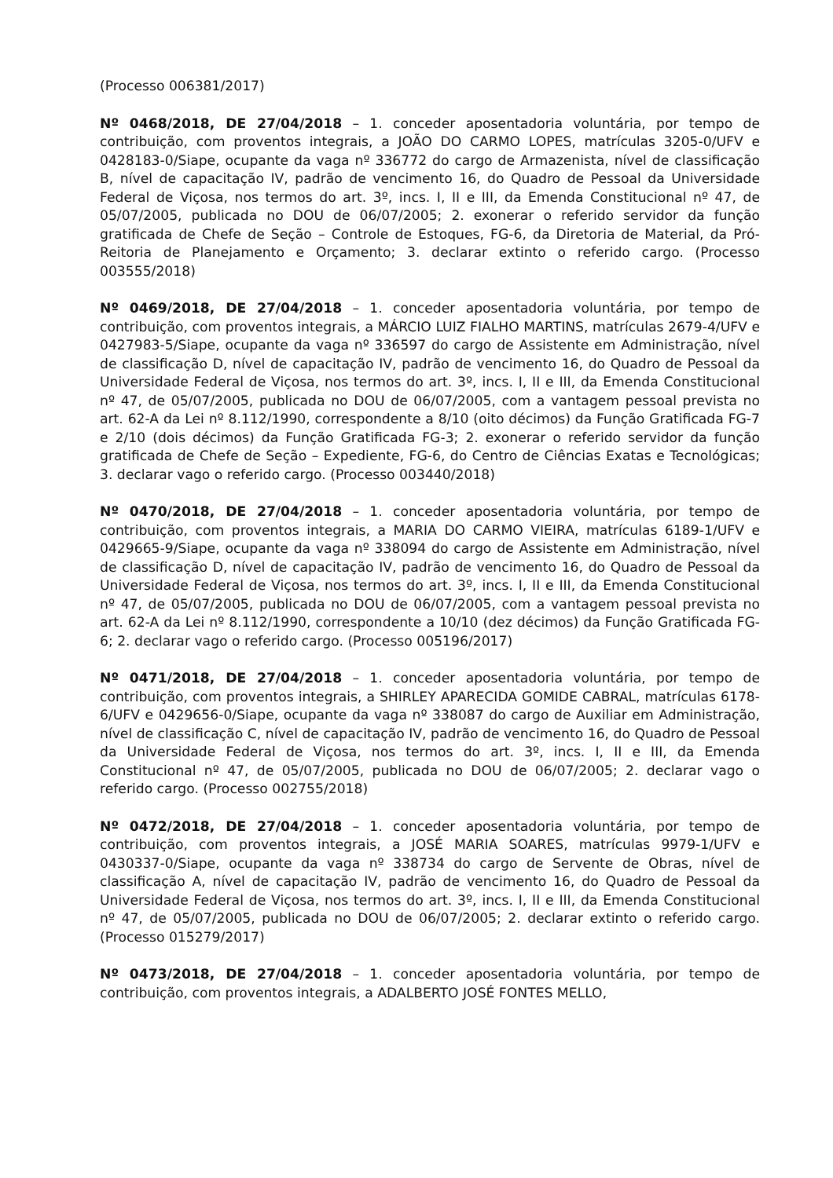(Processo 006381/2017)
Nº 0468/2018, DE 27/04/2018 – 1. conceder aposentadoria voluntária, por tempo de contribuição, com proventos integrais, a JOÃO DO CARMO LOPES, matrículas 3205-0/UFV e 0428183-0/Siape, ocupante da vaga nº 336772 do cargo de Armazenista, nível de classificação B, nível de capacitação IV, padrão de vencimento 16, do Quadro de Pessoal da Universidade Federal de Viçosa, nos termos do art. 3º, incs. I, II e III, da Emenda Constitucional nº 47, de 05/07/2005, publicada no DOU de 06/07/2005; 2. exonerar o referido servidor da função gratificada de Chefe de Seção – Controle de Estoques, FG-6, da Diretoria de Material, da Pró-Reitoria de Planejamento e Orçamento; 3. declarar extinto o referido cargo. (Processo 003555/2018)
Nº 0469/2018, DE 27/04/2018 – 1. conceder aposentadoria voluntária, por tempo de contribuição, com proventos integrais, a MÁRCIO LUIZ FIALHO MARTINS, matrículas 2679-4/UFV e 0427983-5/Siape, ocupante da vaga nº 336597 do cargo de Assistente em Administração, nível de classificação D, nível de capacitação IV, padrão de vencimento 16, do Quadro de Pessoal da Universidade Federal de Viçosa, nos termos do art. 3º, incs. I, II e III, da Emenda Constitucional nº 47, de 05/07/2005, publicada no DOU de 06/07/2005, com a vantagem pessoal prevista no art. 62-A da Lei nº 8.112/1990, correspondente a 8/10 (oito décimos) da Função Gratificada FG-7 e 2/10 (dois décimos) da Função Gratificada FG-3; 2. exonerar o referido servidor da função gratificada de Chefe de Seção – Expediente, FG-6, do Centro de Ciências Exatas e Tecnológicas; 3. declarar vago o referido cargo. (Processo 003440/2018)
Nº 0470/2018, DE 27/04/2018 – 1. conceder aposentadoria voluntária, por tempo de contribuição, com proventos integrais, a MARIA DO CARMO VIEIRA, matrículas 6189-1/UFV e 0429665-9/Siape, ocupante da vaga nº 338094 do cargo de Assistente em Administração, nível de classificação D, nível de capacitação IV, padrão de vencimento 16, do Quadro de Pessoal da Universidade Federal de Viçosa, nos termos do art. 3º, incs. I, II e III, da Emenda Constitucional nº 47, de 05/07/2005, publicada no DOU de 06/07/2005, com a vantagem pessoal prevista no art. 62-A da Lei nº 8.112/1990, correspondente a 10/10 (dez décimos) da Função Gratificada FG-6; 2. declarar vago o referido cargo. (Processo 005196/2017)
Nº 0471/2018, DE 27/04/2018 – 1. conceder aposentadoria voluntária, por tempo de contribuição, com proventos integrais, a SHIRLEY APARECIDA GOMIDE CABRAL, matrículas 6178-6/UFV e 0429656-0/Siape, ocupante da vaga nº 338087 do cargo de Auxiliar em Administração, nível de classificação C, nível de capacitação IV, padrão de vencimento 16, do Quadro de Pessoal da Universidade Federal de Viçosa, nos termos do art. 3º, incs. I, II e III, da Emenda Constitucional nº 47, de 05/07/2005, publicada no DOU de 06/07/2005; 2. declarar vago o referido cargo. (Processo 002755/2018)
Nº 0472/2018, DE 27/04/2018 – 1. conceder aposentadoria voluntária, por tempo de contribuição, com proventos integrais, a JOSÉ MARIA SOARES, matrículas 9979-1/UFV e 0430337-0/Siape, ocupante da vaga nº 338734 do cargo de Servente de Obras, nível de classificação A, nível de capacitação IV, padrão de vencimento 16, do Quadro de Pessoal da Universidade Federal de Viçosa, nos termos do art. 3º, incs. I, II e III, da Emenda Constitucional nº 47, de 05/07/2005, publicada no DOU de 06/07/2005; 2. declarar extinto o referido cargo. (Processo 015279/2017)
Nº 0473/2018, DE 27/04/2018 – 1. conceder aposentadoria voluntária, por tempo de contribuição, com proventos integrais, a ADALBERTO JOSÉ FONTES MELLO,